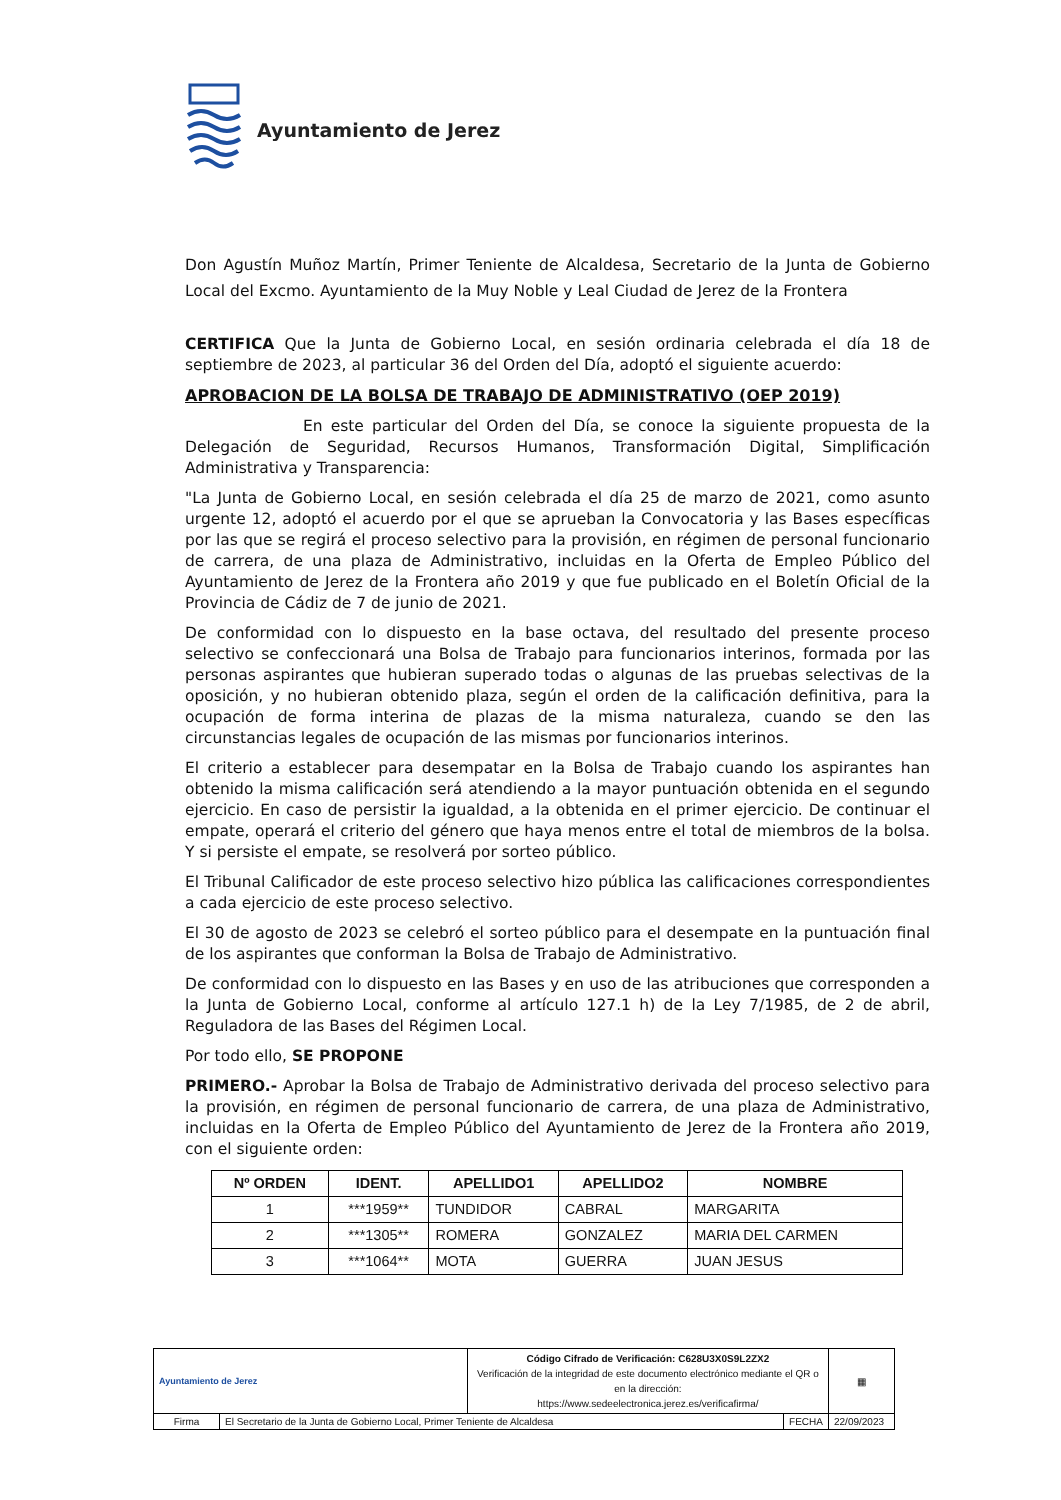Ayuntamiento de Jerez
Don Agustín Muñoz Martín, Primer Teniente de Alcaldesa, Secretario de la Junta de Gobierno Local del Excmo. Ayuntamiento de la Muy Noble y Leal Ciudad de Jerez de la Frontera
CERTIFICA Que la Junta de Gobierno Local, en sesión ordinaria celebrada el día 18 de septiembre de 2023, al particular 36 del Orden del Día, adoptó el siguiente acuerdo:
APROBACION DE LA BOLSA DE TRABAJO DE ADMINISTRATIVO (OEP 2019)
En este particular del Orden del Día, se conoce la siguiente propuesta de la Delegación de Seguridad, Recursos Humanos, Transformación Digital, Simplificación Administrativa y Transparencia:
"La Junta de Gobierno Local, en sesión celebrada el día 25 de marzo de 2021, como asunto urgente 12, adoptó el acuerdo por el que se aprueban la Convocatoria y las Bases específicas por las que se regirá el proceso selectivo para la provisión, en régimen de personal funcionario de carrera, de una plaza de Administrativo, incluidas en la Oferta de Empleo Público del Ayuntamiento de Jerez de la Frontera año 2019 y que fue publicado en el Boletín Oficial de la Provincia de Cádiz de 7 de junio de 2021.
De conformidad con lo dispuesto en la base octava, del resultado del presente proceso selectivo se confeccionará una Bolsa de Trabajo para funcionarios interinos, formada por las personas aspirantes que hubieran superado todas o algunas de las pruebas selectivas de la oposición, y no hubieran obtenido plaza, según el orden de la calificación definitiva, para la ocupación de forma interina de plazas de la misma naturaleza, cuando se den las circunstancias legales de ocupación de las mismas por funcionarios interinos.
El criterio a establecer para desempatar en la Bolsa de Trabajo cuando los aspirantes han obtenido la misma calificación será atendiendo a la mayor puntuación obtenida en el segundo ejercicio. En caso de persistir la igualdad, a la obtenida en el primer ejercicio. De continuar el empate, operará el criterio del género que haya menos entre el total de miembros de la bolsa. Y si persiste el empate, se resolverá por sorteo público.
El Tribunal Calificador de este proceso selectivo hizo pública las calificaciones correspondientes a cada ejercicio de este proceso selectivo.
El 30 de agosto de 2023 se celebró el sorteo público para el desempate en la puntuación final de los aspirantes que conforman la Bolsa de Trabajo de Administrativo.
De conformidad con lo dispuesto en las Bases y en uso de las atribuciones que corresponden a la Junta de Gobierno Local, conforme al artículo 127.1 h) de la Ley 7/1985, de 2 de abril, Reguladora de las Bases del Régimen Local.
Por todo ello, SE PROPONE
PRIMERO.- Aprobar la Bolsa de Trabajo de Administrativo derivada del proceso selectivo para la provisión, en régimen de personal funcionario de carrera, de una plaza de Administrativo, incluidas en la Oferta de Empleo Público del Ayuntamiento de Jerez de la Frontera año 2019, con el siguiente orden:
| Nº ORDEN | IDENT. | APELLIDO1 | APELLIDO2 | NOMBRE |
| --- | --- | --- | --- | --- |
| 1 | ***1959** | TUNDIDOR | CABRAL | MARGARITA |
| 2 | ***1305** | ROMERA | GONZALEZ | MARIA DEL CARMEN |
| 3 | ***1064** | MOTA | GUERRA | JUAN JESUS |
| Ayuntamiento de Jerez | | Código Cifrado de Verificación: C628U3X0S9L2ZX2 Verificación de la integridad de este documento electrónico mediante el QR o en la dirección: https://www.sedeelectronica.jerez.es/verificafirma/ | | ▦ |
| Firma | El Secretario de la Junta de Gobierno Local, Primer Teniente de Alcaldesa | | FECHA | 22/09/2023 |